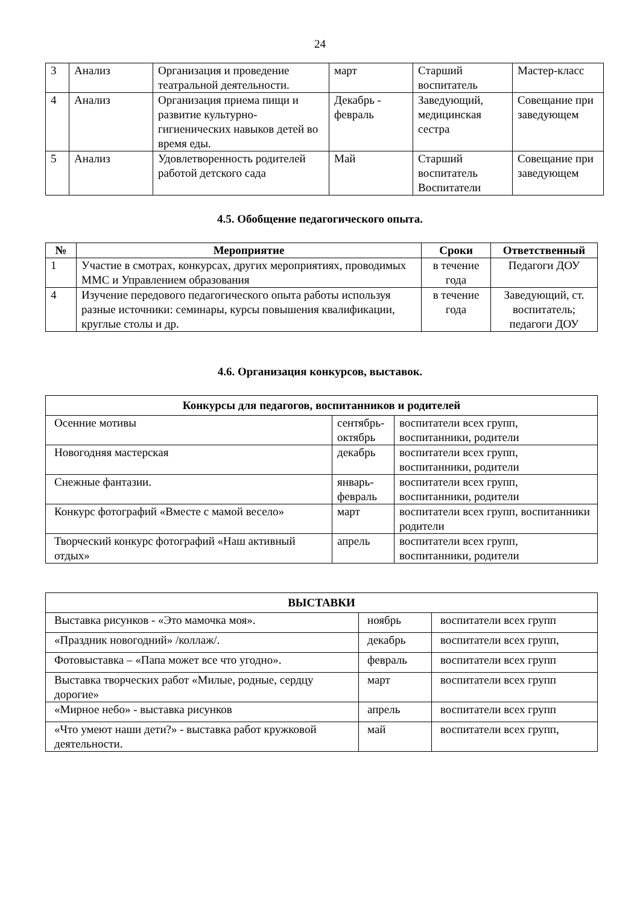24
| 3 | Анализ | Организация и проведение театральной деятельности. | март | Старший воспитатель | Мастер-класс |
| 4 | Анализ | Организация приема пищи и развитие культурно-гигиенических навыков детей во время еды. | Декабрь - февраль | Заведующий, медицинская сестра | Совещание при заведующем |
| 5 | Анализ | Удовлетворенность родителей работой детского сада | Май | Старший воспитатель Воспитатели | Совещание при заведующем |
4.5. Обобщение педагогического опыта.
| № | Мероприятие | Сроки | Ответственный |
| --- | --- | --- | --- |
| 1 | Участие в смотрах, конкурсах, других мероприятиях, проводимых ММС и Управлением образования | в течение года | Педагоги ДОУ |
| 4 | Изучение передового педагогического опыта работы используя разные источники: семинары, курсы повышения квалификации, круглые столы и др. | в течение года | Заведующий, ст. воспитатель; педагоги ДОУ |
4.6. Организация конкурсов, выставок.
| Конкурсы для педагогов, воспитанников и родителей | | |
| --- | --- | --- |
| Осенние мотивы | сентябрь-октябрь | воспитатели всех групп, воспитанники, родители |
| Новогодняя мастерская | декабрь | воспитатели всех групп, воспитанники, родители |
| Снежные фантазии. | январь-февраль | воспитатели всех групп, воспитанники, родители |
| Конкурс фотографий «Вместе с мамой весело» | март | воспитатели всех групп, воспитанники родители |
| Творческий конкурс фотографий «Наш активный отдых» | апрель | воспитатели всех групп, воспитанники, родители |
| ВЫСТАВКИ | | |
| --- | --- | --- |
| Выставка рисунков - «Это мамочка моя». | ноябрь | воспитатели всех групп |
| «Праздник новогодний» /коллаж/. | декабрь | воспитатели всех групп, |
| Фотовыставка – «Папа может все что угодно». | февраль | воспитатели всех групп |
| Выставка творческих работ «Милые, родные, сердцу дорогие» | март | воспитатели всех групп |
| «Мирное небо» - выставка рисунков | апрель | воспитатели всех групп |
| «Что умеют наши дети?» - выставка работ кружковой деятельности. | май | воспитатели всех групп, |